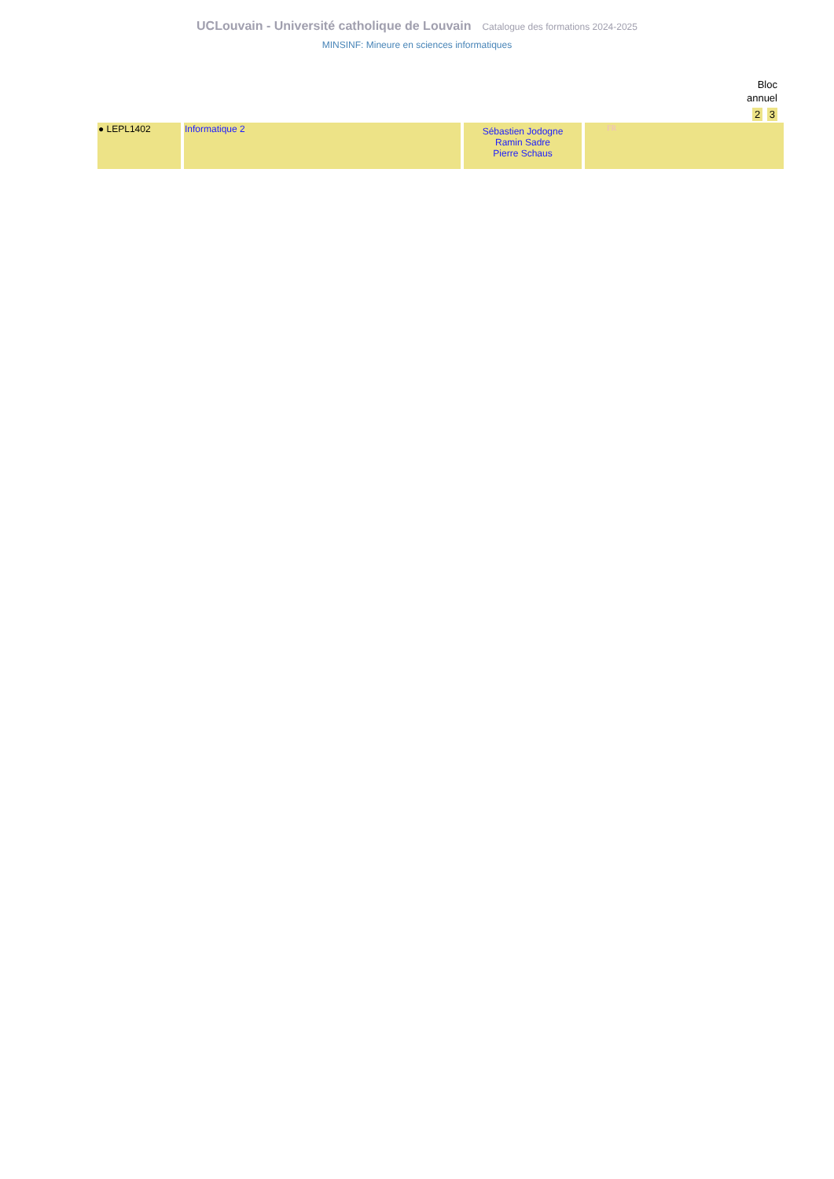UCLouvain - Université catholique de Louvain Catalogue des formations 2024-2025
MINSINF: Mineure en sciences informatiques
Bloc
annuel
2 3
| ● LEPL1402 | Informatique 2 | Sébastien Jodogne Ramin Sadre Pierre Schaus | FR |